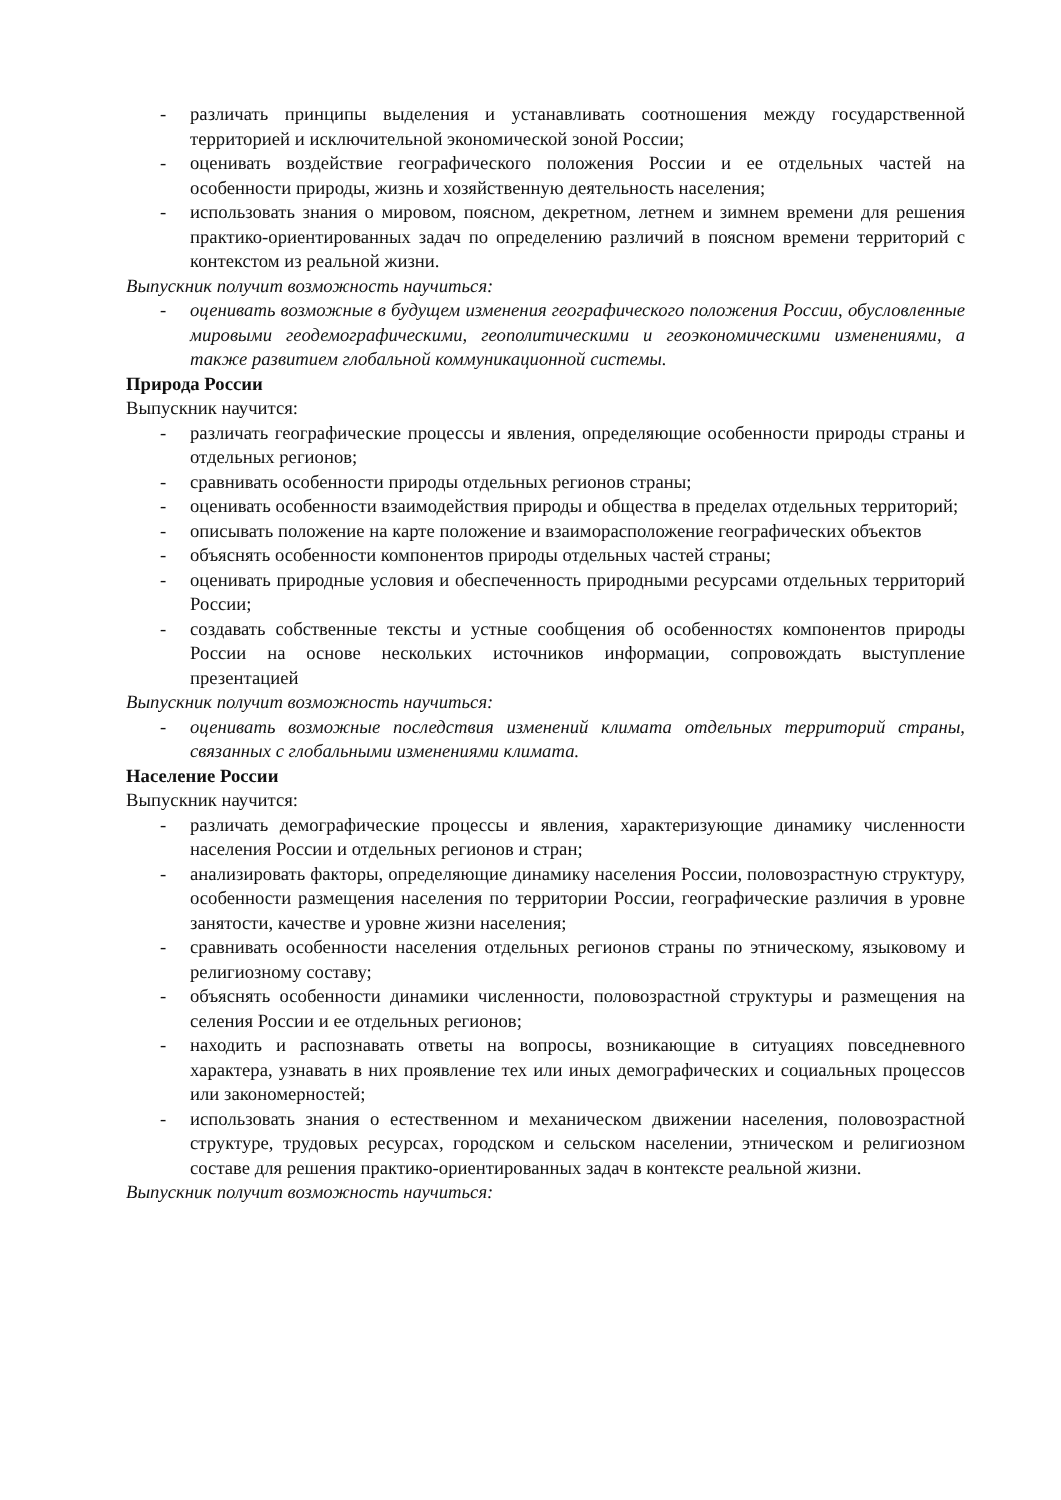- различать принципы выделения и устанавливать соотношения между государственной территорией и исключительной экономической зоной России;
- оценивать воздействие географического положения России и ее отдельных частей на особенности природы, жизнь и хозяйственную деятельность населения;
- использовать знания о мировом, поясном, декретном, летнем и зимнем времени для решения практико-ориентированных задач по определению различий в поясном времени территорий с контекстом из реальной жизни.
Выпускник получит возможность научиться:
- оценивать возможные в будущем изменения географического положения России, обусловленные мировыми геодемографическими, геополитическими и геоэкономическими изменениями, а также развитием глобальной коммуникационной системы.
Природа России
Выпускник научится:
- различать географические процессы и явления, определяющие особенности природы страны и отдельных регионов;
- сравнивать особенности природы отдельных регионов страны;
- оценивать особенности взаимодействия природы и общества в пределах отдельных территорий;
- описывать положение на карте положение и взаиморасположение географических объектов
- объяснять особенности компонентов природы отдельных частей страны;
- оценивать природные условия и обеспеченность природными ресурсами отдельных территорий России;
- создавать собственные тексты и устные сообщения об особенностях компонентов природы России на основе нескольких источников информации, сопровождать выступление презентацией
Выпускник получит возможность научиться:
- оценивать возможные последствия изменений климата отдельных территорий страны, связанных с глобальными изменениями климата.
Население России
Выпускник научится:
- различать демографические процессы и явления, характеризующие динамику численности населения России и отдельных регионов и стран;
- анализировать факторы, определяющие динамику населения России, половозрастную структуру, особенности размещения населения по территории России, географические различия в уровне занятости, качестве и уровне жизни населения;
- сравнивать особенности населения отдельных регионов страны по этническому, языковому и религиозному составу;
- объяснять особенности динамики численности, половозрастной структуры и размещения на селения России и ее отдельных регионов;
- находить и распознавать ответы на вопросы, возникающие в ситуациях повседневного характера, узнавать в них проявление тех или иных демографических и социальных процессов или закономерностей;
- использовать знания о естественном и механическом движении населения, половозрастной структуре, трудовых ресурсах, городском и сельском населении, этническом и религиозном составе для решения практико-ориентированных задач в контексте реальной жизни.
Выпускник получит возможность научиться: